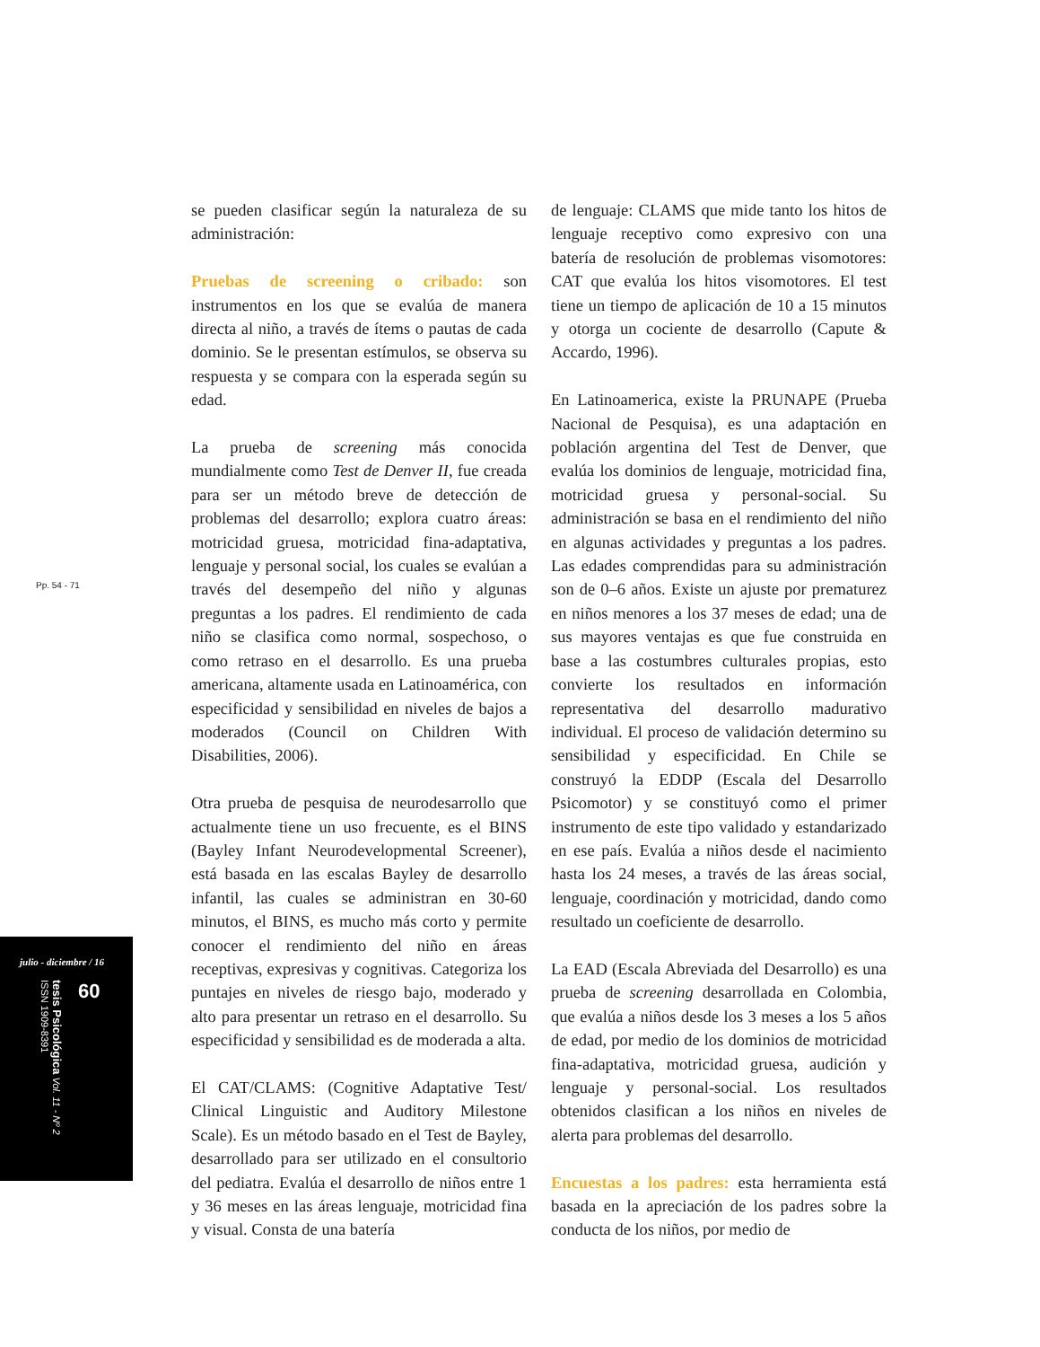Pp. 54 - 71
julio - diciembre / 16
tesis Psicológica Vol. 11 - Nº 2 ISSN 1909-8391
60
se pueden clasificar según la naturaleza de su administración:
Pruebas de screening o cribado: son instrumentos en los que se evalúa de manera directa al niño, a través de ítems o pautas de cada dominio. Se le presentan estímulos, se observa su respuesta y se compara con la esperada según su edad.
La prueba de screening más conocida mundialmente como Test de Denver II, fue creada para ser un método breve de detección de problemas del desarrollo; explora cuatro áreas: motricidad gruesa, motricidad fina-adaptativa, lenguaje y personal social, los cuales se evalúan a través del desempeño del niño y algunas preguntas a los padres. El rendimiento de cada niño se clasifica como normal, sospechoso, o como retraso en el desarrollo. Es una prueba americana, altamente usada en Latinoamérica, con especificidad y sensibilidad en niveles de bajos a moderados (Council on Children With Disabilities, 2006).
Otra prueba de pesquisa de neurodesarrollo que actualmente tiene un uso frecuente, es el BINS (Bayley Infant Neurodevelopmental Screener), está basada en las escalas Bayley de desarrollo infantil, las cuales se administran en 30-60 minutos, el BINS, es mucho más corto y permite conocer el rendimiento del niño en áreas receptivas, expresivas y cognitivas. Categoriza los puntajes en niveles de riesgo bajo, moderado y alto para presentar un retraso en el desarrollo. Su especificidad y sensibilidad es de moderada a alta.
El CAT/CLAMS: (Cognitive Adaptative Test/ Clinical Linguistic and Auditory Milestone Scale). Es un método basado en el Test de Bayley, desarrollado para ser utilizado en el consultorio del pediatra. Evalúa el desarrollo de niños entre 1 y 36 meses en las áreas lenguaje, motricidad fina y visual. Consta de una batería
de lenguaje: CLAMS que mide tanto los hitos de lenguaje receptivo como expresivo con una batería de resolución de problemas visomotores: CAT que evalúa los hitos visomotores. El test tiene un tiempo de aplicación de 10 a 15 minutos y otorga un cociente de desarrollo (Capute & Accardo, 1996).
En Latinoamerica, existe la PRUNAPE (Prueba Nacional de Pesquisa), es una adaptación en población argentina del Test de Denver, que evalúa los dominios de lenguaje, motricidad fina, motricidad gruesa y personal-social. Su administración se basa en el rendimiento del niño en algunas actividades y preguntas a los padres. Las edades comprendidas para su administración son de 0–6 años. Existe un ajuste por prematurez en niños menores a los 37 meses de edad; una de sus mayores ventajas es que fue construida en base a las costumbres culturales propias, esto convierte los resultados en información representativa del desarrollo madurativo individual. El proceso de validación determino su sensibilidad y especificidad. En Chile se construyó la EDDP (Escala del Desarrollo Psicomotor) y se constituyó como el primer instrumento de este tipo validado y estandarizado en ese país. Evalúa a niños desde el nacimiento hasta los 24 meses, a través de las áreas social, lenguaje, coordinación y motricidad, dando como resultado un coeficiente de desarrollo.
La EAD (Escala Abreviada del Desarrollo) es una prueba de screening desarrollada en Colombia, que evalúa a niños desde los 3 meses a los 5 años de edad, por medio de los dominios de motricidad fina-adaptativa, motricidad gruesa, audición y lenguaje y personal-social. Los resultados obtenidos clasifican a los niños en niveles de alerta para problemas del desarrollo.
Encuestas a los padres: esta herramienta está basada en la apreciación de los padres sobre la conducta de los niños, por medio de